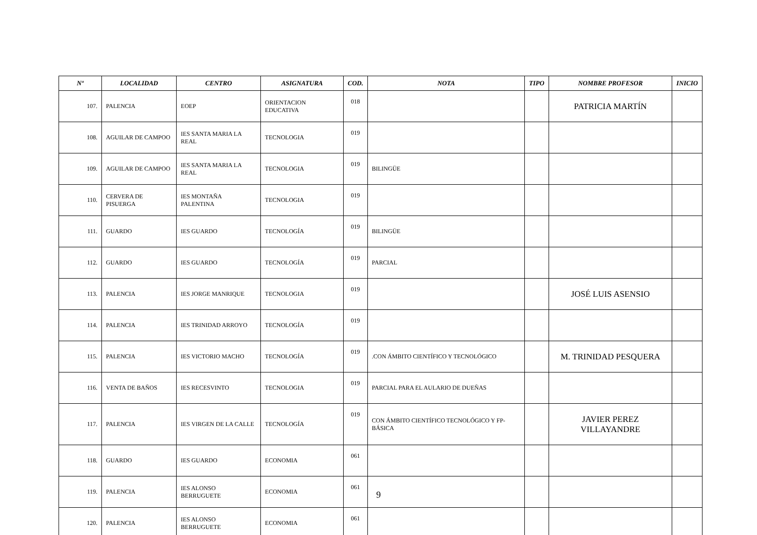| Nº | LOCALIDAD | CENTRO | ASIGNATURA | COD. | NOTA | TIPO | NOMBRE PROFESOR | INICIO |
| --- | --- | --- | --- | --- | --- | --- | --- | --- |
| 107. | PALENCIA | EOEP | ORIENTACION EDUCATIVA | 018 | | | PATRICIA MARTÍN | |
| 108. | AGUILAR DE CAMPOO | IES SANTA MARIA LA REAL | TECNOLOGIA | 019 | | | | |
| 109. | AGUILAR DE CAMPOO | IES SANTA MARIA LA REAL | TECNOLOGIA | 019 | BILINGÜE | | | |
| 110. | CERVERA DE PISUERGA | IES MONTAÑA PALENTINA | TECNOLOGIA | 019 | | | | |
| 111. | GUARDO | IES GUARDO | TECNOLOGÍA | 019 | BILINGÜE | | | |
| 112. | GUARDO | IES GUARDO | TECNOLOGÍA | 019 | PARCIAL | | | |
| 113. | PALENCIA | IES JORGE MANRIQUE | TECNOLOGIA | 019 | | | JOSÉ LUIS ASENSIO | |
| 114. | PALENCIA | IES TRINIDAD ARROYO | TECNOLOGÍA | 019 | | | | |
| 115. | PALENCIA | IES VICTORIO MACHO | TECNOLOGÍA | 019 | .CON ÁMBITO CIENTÍFICO Y TECNOLÓGICO | | M. TRINIDAD PESQUERA | |
| 116. | VENTA DE BAÑOS | IES RECESVINTO | TECNOLOGIA | 019 | PARCIAL PARA EL AULARIO DE DUEÑAS | | | |
| 117. | PALENCIA | IES VIRGEN DE LA CALLE | TECNOLOGÍA | 019 | CON ÁMBITO CIENTÍFICO TECNOLÓGICO Y FP-BÁSICA | | JAVIER PEREZ VILLAYANDRE | |
| 118. | GUARDO | IES GUARDO | ECONOMIA | 061 | | | | |
| 119. | PALENCIA | IES ALONSO BERRUGUETE | ECONOMIA | 061 | | | | |
| 120. | PALENCIA | IES ALONSO BERRUGUETE | ECONOMIA | 061 | | | | |
9